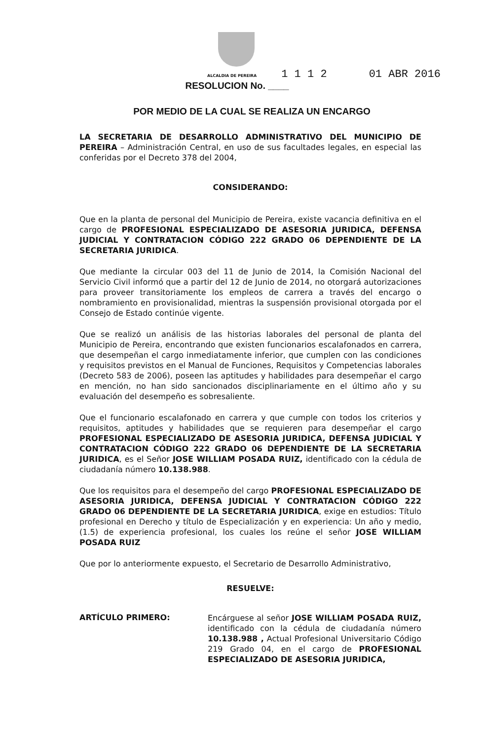ALCALDIA DE PEREIRA 1 1 1 2 01 ABR 2016
RESOLUCION No. ____
POR MEDIO DE LA CUAL SE REALIZA UN ENCARGO
LA SECRETARIA DE DESARROLLO ADMINISTRATIVO DEL MUNICIPIO DE PEREIRA – Administración Central, en uso de sus facultades legales, en especial las conferidas por el Decreto 378 del 2004,
CONSIDERANDO:
Que en la planta de personal del Municipio de Pereira, existe vacancia definitiva en el cargo de PROFESIONAL ESPECIALIZADO DE ASESORIA JURIDICA, DEFENSA JUDICIAL Y CONTRATACION CÓDIGO 222 GRADO 06 DEPENDIENTE DE LA SECRETARIA JURIDICA.
Que mediante la circular 003 del 11 de Junio de 2014, la Comisión Nacional del Servicio Civil informó que a partir del 12 de Junio de 2014, no otorgará autorizaciones para proveer transitoriamente los empleos de carrera a través del encargo o nombramiento en provisionalidad, mientras la suspensión provisional otorgada por el Consejo de Estado continúe vigente.
Que se realizó un análisis de las historias laborales del personal de planta del Municipio de Pereira, encontrando que existen funcionarios escalafonados en carrera, que desempeñan el cargo inmediatamente inferior, que cumplen con las condiciones y requisitos previstos en el Manual de Funciones, Requisitos y Competencias laborales (Decreto 583 de 2006), poseen las aptitudes y habilidades para desempeñar el cargo en mención, no han sido sancionados disciplinariamente en el último año y su evaluación del desempeño es sobresaliente.
Que el funcionario escalafonado en carrera y que cumple con todos los criterios y requisitos, aptitudes y habilidades que se requieren para desempeñar el cargo PROFESIONAL ESPECIALIZADO DE ASESORIA JURIDICA, DEFENSA JUDICIAL Y CONTRATACION CÓDIGO 222 GRADO 06 DEPENDIENTE DE LA SECRETARIA JURIDICA, es el Señor JOSE WILLIAM POSADA RUIZ, identificado con la cédula de ciudadanía número 10.138.988.
Que los requisitos para el desempeño del cargo PROFESIONAL ESPECIALIZADO DE ASESORIA JURIDICA, DEFENSA JUDICIAL Y CONTRATACION CÓDIGO 222 GRADO 06 DEPENDIENTE DE LA SECRETARIA JURIDICA, exige en estudios: Título profesional en Derecho y título de Especialización y en experiencia: Un año y medio, (1.5) de experiencia profesional, los cuales los reúne el señor JOSE WILLIAM POSADA RUIZ
Que por lo anteriormente expuesto, el Secretario de Desarrollo Administrativo,
RESUELVE:
ARTÍCULO PRIMERO:
Encárguese al señor JOSE WILLIAM POSADA RUIZ, identificado con la cédula de ciudadanía número 10.138.988 , Actual Profesional Universitario Código 219 Grado 04, en el cargo de PROFESIONAL ESPECIALIZADO DE ASESORIA JURIDICA,